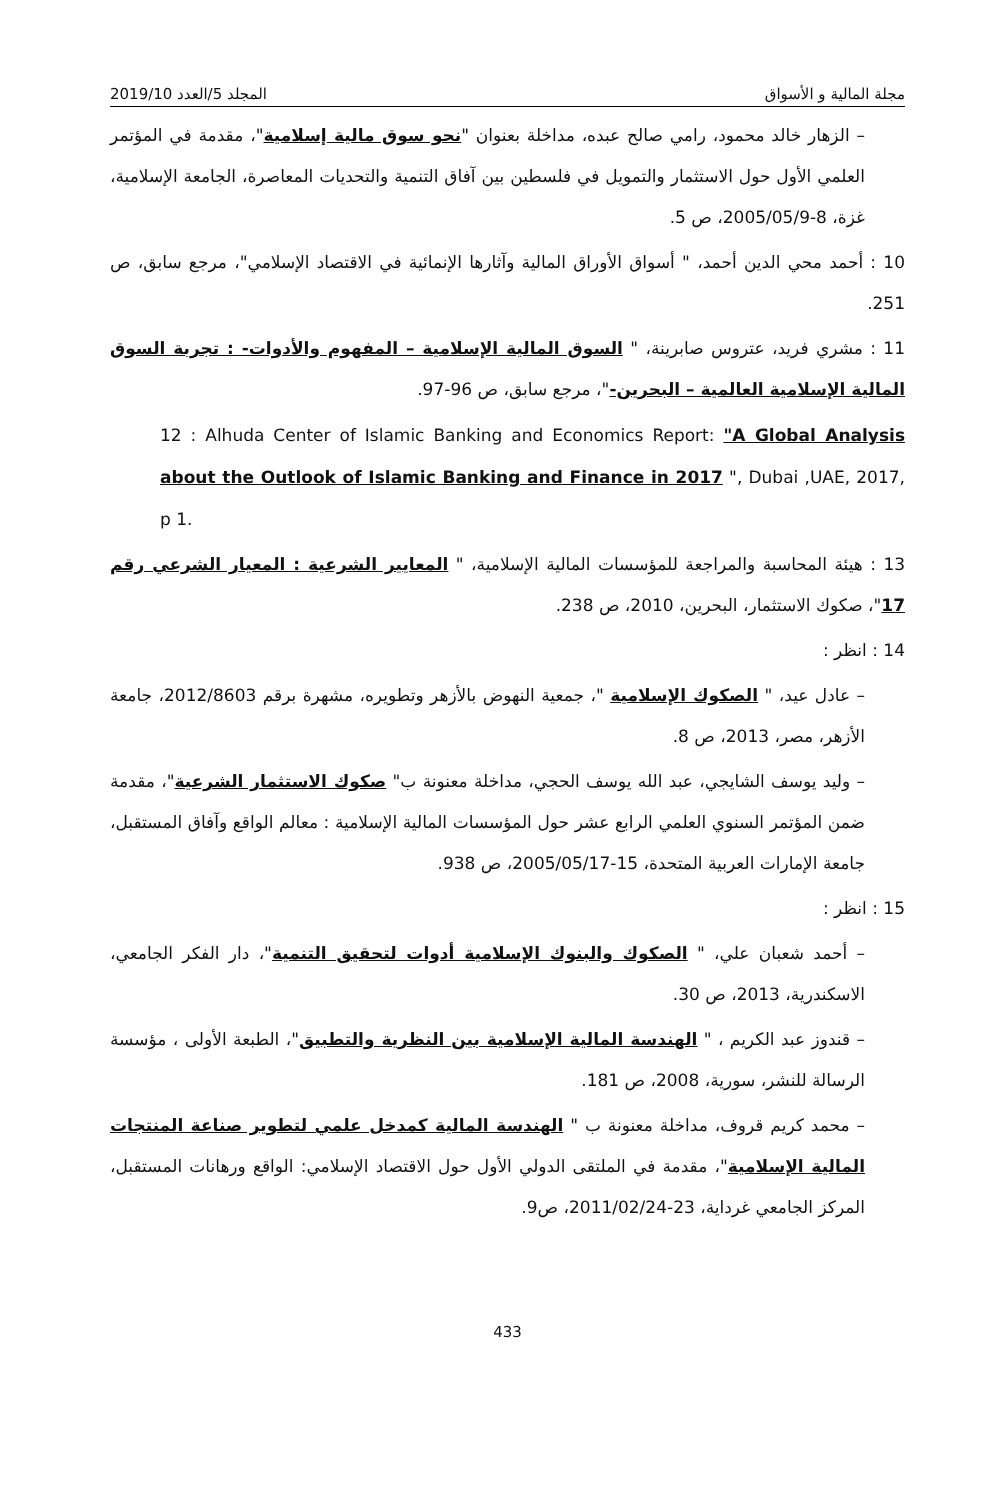مجلة المالية و الأسواق المجلد 5/العدد 2019/10
– الزهار خالد محمود، رامي صالح عبده، مداخلة بعنوان "نحو سوق مالية إسلامية"، مقدمة في المؤتمر العلمي الأول حول الاستثمار والتمويل في فلسطين بين آفاق التنمية والتحديات المعاصرة، الجامعة الإسلامية، غزة، 8-2005/05/9، ص 5.
10 : أحمد محي الدين أحمد، " أسواق الأوراق المالية وآثارها الإنمائية في الاقتصاد الإسلامي"، مرجع سابق، ص 251.
11 : مشري فريد، عتروس صابرينة، " السوق المالية الإسلامية – المفهوم والأدوات- : تجربة السوق المالية الإسلامية العالمية – البحرين-"، مرجع سابق، ص 96-97.
12 : Alhuda Center of Islamic Banking and Economics Report: "A Global Analysis about the Outlook of Islamic Banking and Finance in 2017 ", Dubai ,UAE, 2017, p 1.
13 : هيئة المحاسبة والمراجعة للمؤسسات المالية الإسلامية، " المعايير الشرعية : المعيار الشرعي رقم 17"، صكوك الاستثمار، البحرين، 2010، ص 238.
14 : انظر :
– عادل عيد، " الصكوك الإسلامية "، جمعية النهوض بالأزهر وتطويره، مشهرة برقم 2012/8603، جامعة الأزهر، مصر، 2013، ص 8.
– وليد يوسف الشايجي، عبد الله يوسف الحجي، مداخلة معنونة ب" صكوك الاستثمار الشرعية"، مقدمة ضمن المؤتمر السنوي العلمي الرابع عشر حول المؤسسات المالية الإسلامية : معالم الواقع وآفاق المستقبل، جامعة الإمارات العربية المتحدة، 15-2005/05/17، ص 938.
15 : انظر :
– أحمد شعبان علي، " الصكوك والبنوك الإسلامية أدوات لتحقيق التنمية"، دار الفكر الجامعي، الاسكندرية، 2013، ص 30.
– قندوز عبد الكريم ، " الهندسة المالية الإسلامية بين النظرية والتطبيق"، الطبعة الأولى ، مؤسسة الرسالة للنشر، سورية، 2008، ص 181.
– محمد كريم قروف، مداخلة معنونة ب " الهندسة المالية كمدخل علمي لتطوير صناعة المنتجات المالية الإسلامية"، مقدمة في الملتقى الدولي الأول حول الاقتصاد الإسلامي: الواقع ورهانات المستقبل، المركز الجامعي غرداية، 23-2011/02/24، ص9.
433